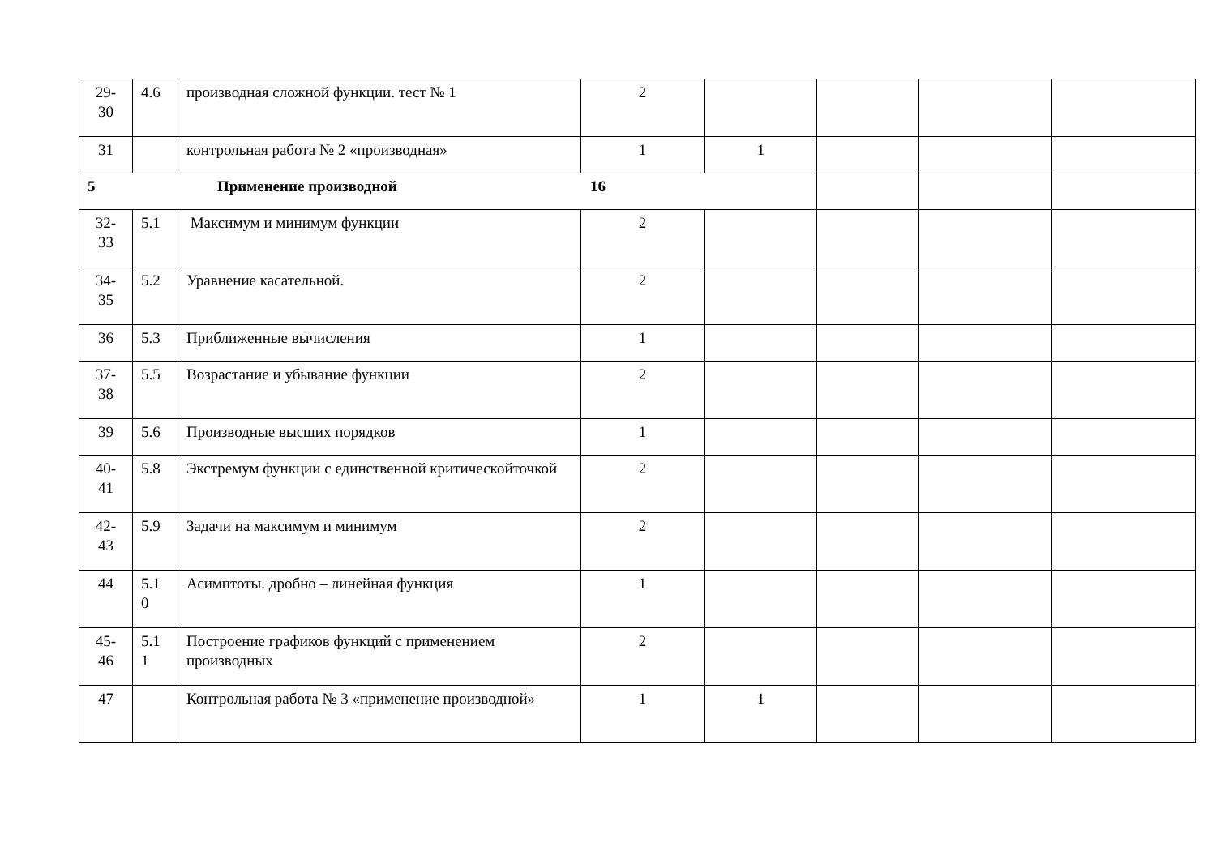| 29- 30 | 4.6 | производная сложной функции. тест № 1 | 2 | | | | |
| 31 | | контрольная работа № 2 «производная» | 1 | 1 | | | |
| 5 Применение производной 16 | | | | | | | |
| 32- 33 | 5.1 | Максимум и минимум функции | 2 | | | | |
| 34- 35 | 5.2 | Уравнение касательной. | 2 | | | | |
| 36 | 5.3 | Приближенные вычисления | 1 | | | | |
| 37- 38 | 5.5 | Возрастание и убывание функции | 2 | | | | |
| 39 | 5.6 | Производные высших порядков | 1 | | | | |
| 40- 41 | 5.8 | Экстремум функции с единственной критическойточкой | 2 | | | | |
| 42- 43 | 5.9 | Задачи на максимум и минимум | 2 | | | | |
| 44 | 5.1 0 | Асимптоты. дробно – линейная функция | 1 | | | | |
| 45- 46 | 5.1 1 | Построение графиков функций с применением производных | 2 | | | | |
| 47 | | Контрольная работа № 3 «применение производной» | 1 | 1 | | | |